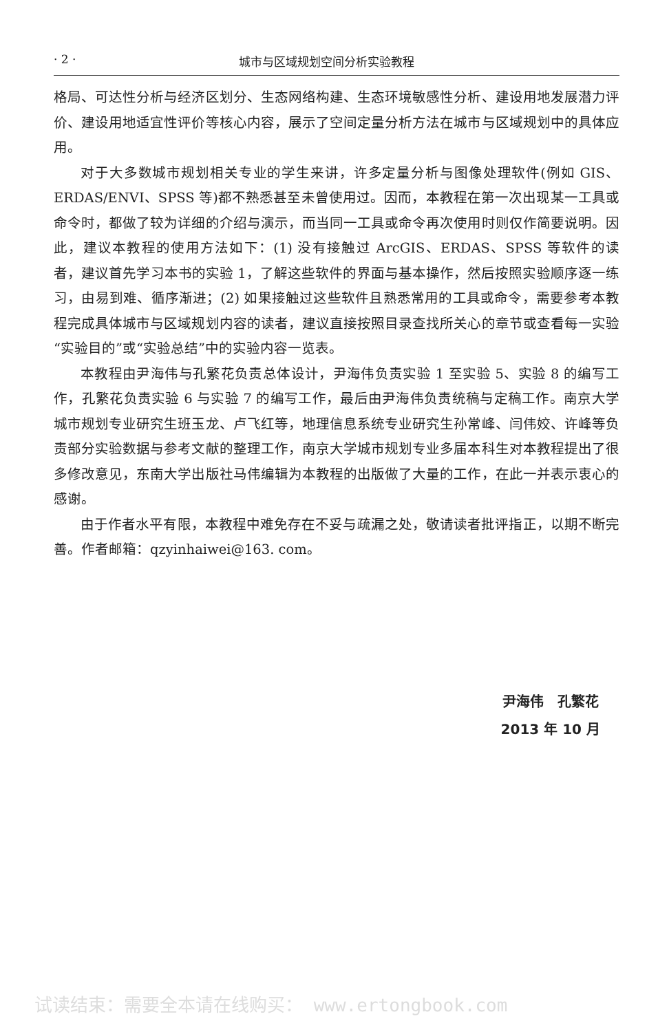· 2 · 城市与区域规划空间分析实验教程
格局、可达性分析与经济区划分、生态网络构建、生态环境敏感性分析、建设用地发展潜力评价、建设用地适宜性评价等核心内容，展示了空间定量分析方法在城市与区域规划中的具体应用。
对于大多数城市规划相关专业的学生来讲，许多定量分析与图像处理软件(例如 GIS、ERDAS/ENVI、SPSS 等)都不熟悉甚至未曾使用过。因而，本教程在第一次出现某一工具或命令时，都做了较为详细的介绍与演示，而当同一工具或命令再次使用时则仅作简要说明。因此，建议本教程的使用方法如下：(1) 没有接触过 ArcGIS、ERDAS、SPSS 等软件的读者，建议首先学习本书的实验 1，了解这些软件的界面与基本操作，然后按照实验顺序逐一练习，由易到难、循序渐进；(2) 如果接触过这些软件且熟悉常用的工具或命令，需要参考本教程完成具体城市与区域规划内容的读者，建议直接按照目录查找所关心的章节或查看每一实验“实验目的”或“实验总结”中的实验内容一览表。
本教程由尹海伟与孔繁花负责总体设计，尹海伟负责实验 1 至实验 5、实验 8 的编写工作，孔繁花负责实验 6 与实验 7 的编写工作，最后由尹海伟负责统稿与定稿工作。南京大学城市规划专业研究生班玉龙、卢飞红等，地理信息系统专业研究生孙常峰、闫伟姣、许峰等负责部分实验数据与参考文献的整理工作，南京大学城市规划专业多届本科生对本教程提出了很多修改意见，东南大学出版社马伟编辑为本教程的出版做了大量的工作，在此一并表示衷心的感谢。
由于作者水平有限，本教程中难免存在不妥与疏漏之处，敬请读者批评指正，以期不断完善。作者邮箱：qzyinhaiwei@163. com。
尹海伟　孔繁花
2013 年 10 月
试读结束：需要全本请在线购买： www.ertongbook.com